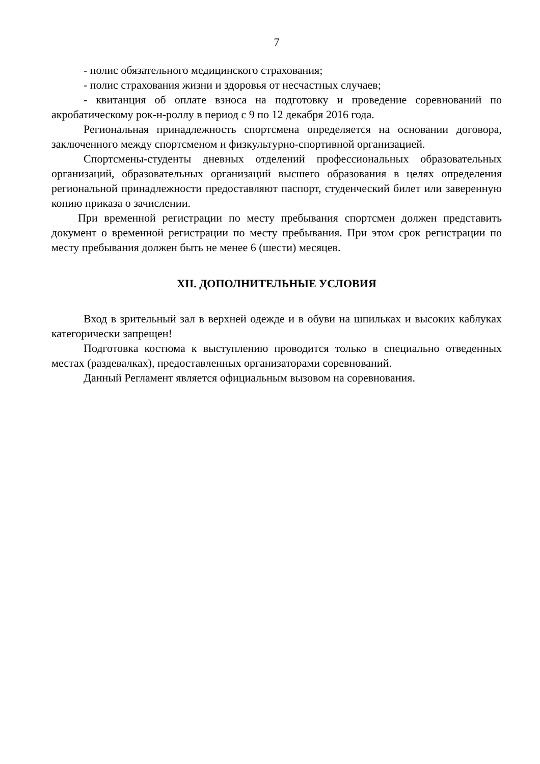7
- полис обязательного медицинского страхования;
- полис страхования жизни и здоровья от несчастных случаев;
- квитанция об оплате взноса на подготовку и проведение соревнований по акробатическому рок-н-роллу в период с 9 по 12 декабря 2016 года.
Региональная принадлежность спортсмена определяется на основании договора, заключенного между спортсменом и физкультурно-спортивной организацией.
Спортсмены-студенты дневных отделений профессиональных образовательных организаций, образовательных организаций высшего образования в целях определения региональной принадлежности предоставляют паспорт, студенческий билет или заверенную копию приказа о зачислении.
При временной регистрации по месту пребывания спортсмен должен представить документ о временной регистрации по месту пребывания. При этом срок регистрации по месту пребывания должен быть не менее 6 (шести) месяцев.
XII. ДОПОЛНИТЕЛЬНЫЕ УСЛОВИЯ
Вход в зрительный зал в верхней одежде и в обуви на шпильках и высоких каблуках категорически запрещен!
Подготовка костюма к выступлению проводится только в специально отведенных местах (раздевалках), предоставленных организаторами соревнований.
Данный Регламент является официальным вызовом на соревнования.